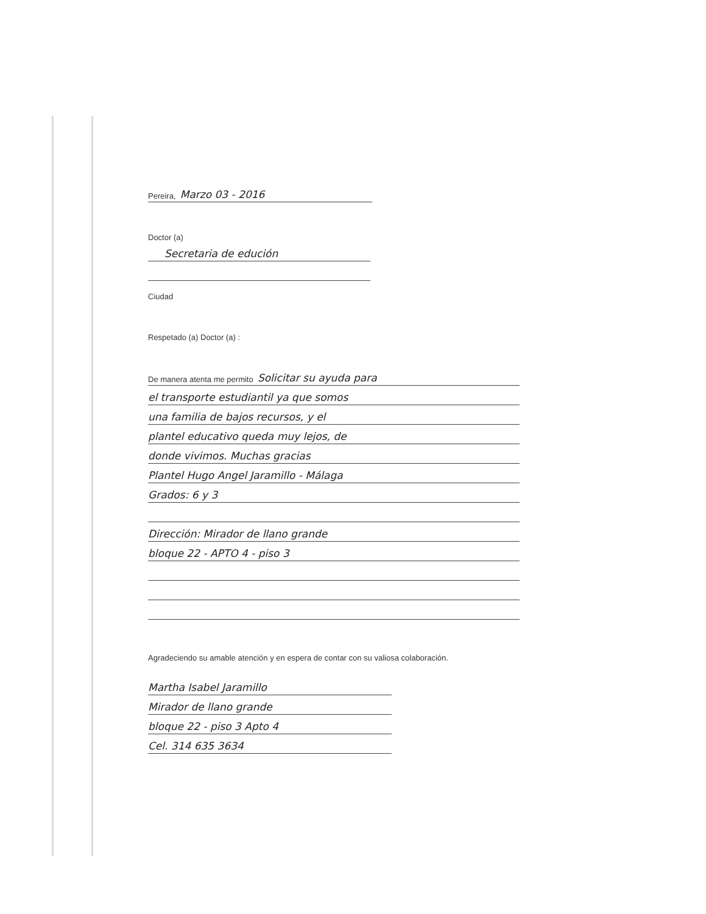Pereira, Marzo 03 - 2016
Doctor (a)
Secretaria de edución
Ciudad
Respetado (a) Doctor (a) :
De manera atenta me permito Solicitar su ayuda para
el transporte estudiantil ya que somos
una familia de bajos recursos, y el
plantel educativo queda muy lejos, de
donde vivimos. Muchas gracias
Plantel Hugo Angel Jaramillo - Málaga
Grados: 6 y 3
Dirección: Mirador de llano grande
bloque 22 - APTO 4 - piso 3
Agradeciendo su amable atención y en espera de contar con su valiosa colaboración.
Martha Isabel Jaramillo
Mirador de llano grande
bloque 22 - piso 3 Apto 4
Cel. 314 635 3634